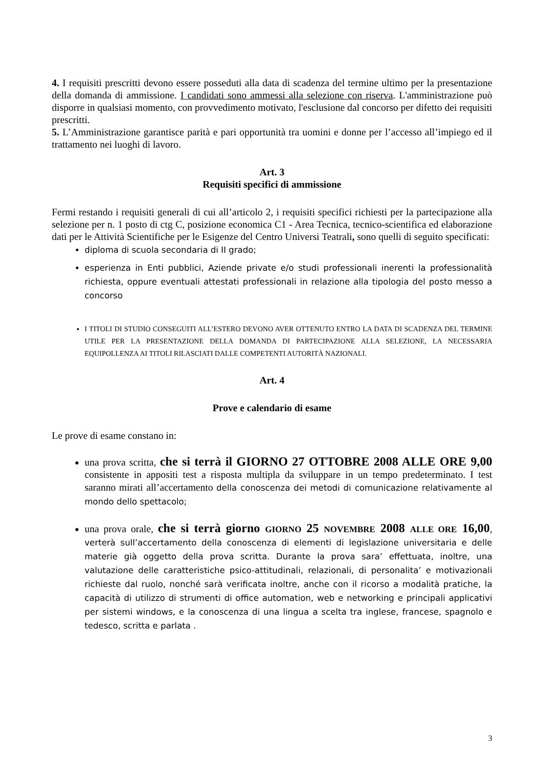4. I requisiti prescritti devono essere posseduti alla data di scadenza del termine ultimo per la presentazione della domanda di ammissione. I candidati sono ammessi alla selezione con riserva. L'amministrazione può disporre in qualsiasi momento, con provvedimento motivato, l'esclusione dal concorso per difetto dei requisiti prescritti.
5. L’Amministrazione garantisce parità e pari opportunità tra uomini e donne per l’accesso all’impiego ed il trattamento nei luoghi di lavoro.
Art. 3
Requisiti specifici di ammissione
Fermi restando i requisiti generali di cui all’articolo 2, i requisiti specifici richiesti per la partecipazione alla selezione per n. 1 posto di ctg C, posizione economica C1 - Area Tecnica, tecnico-scientifica ed elaborazione dati per le Attività Scientifiche per le Esigenze del Centro Universi Teatrali, sono quelli di seguito specificati:
diploma di scuola secondaria di II grado;
esperienza in Enti pubblici, Aziende private e/o studi professionali inerenti la professionalità richiesta, oppure eventuali attestati professionali in relazione alla tipologia del posto messo a concorso
I TITOLI DI STUDIO CONSEGUITI ALL’ESTERO DEVONO AVER OTTENUTO ENTRO LA DATA DI SCADENZA DEL TERMINE UTILE PER LA PRESENTAZIONE DELLA DOMANDA DI PARTECIPAZIONE ALLA SELEZIONE, LA NECESSARIA EQUIPOLLENZA AI TITOLI RILASCIATI DALLE COMPETENTI AUTORITÀ NAZIONALI.
Art. 4
Prove e calendario di esame
Le prove di esame constano in:
una prova scritta, che si terrà il GIORNO 27 OTTOBRE 2008 ALLE ORE 9,00 consistente in appositi test a risposta multipla da sviluppare in un tempo predeterminato. I test saranno mirati all’accertamento della conoscenza dei metodi di comunicazione relativamente al mondo dello spettacolo;
una prova orale, che si terrà giorno GIORNO 25 NOVEMBRE 2008 ALLE ORE 16,00, verterà sull’accertamento della conoscenza di elementi di legislazione universitaria e delle materie già oggetto della prova scritta. Durante la prova sara’ effettuata, inoltre, una valutazione delle caratteristiche psico-attitudinali, relazionali, di personalita’ e motivazionali richieste dal ruolo, nonché sarà verificata inoltre, anche con il ricorso a modalità pratiche, la capacità di utilizzo di strumenti di office automation, web e networking e principali applicativi per sistemi windows, e la conoscenza di una lingua a scelta tra inglese, francese, spagnolo e tedesco, scritta e parlata .
3